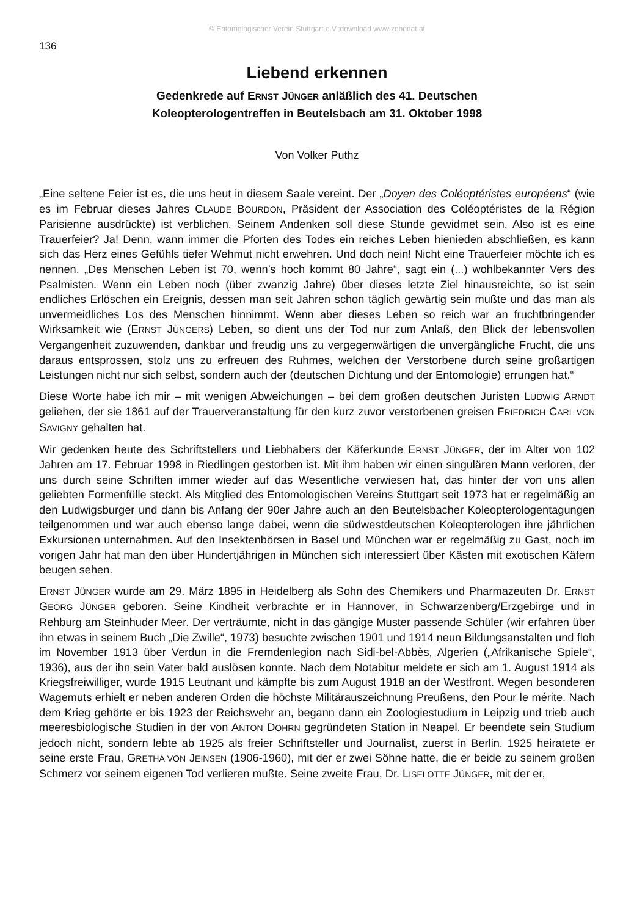© Entomologischer Verein Stuttgart e.V.;download www.zobodat.at
136
Liebend erkennen
Gedenkrede auf ERNST JÜNGER anläßlich des 41. Deutschen
Koleopterologentreffen in Beutelsbach am 31. Oktober 1998
Von Volker Puthz
„Eine seltene Feier ist es, die uns heut in diesem Saale vereint. Der „Doyen des Coléoptéristes européens“ (wie es im Februar dieses Jahres CLAUDE BOURDON, Präsident der Association des Coléoptéristes de la Région Parisienne ausdrückte) ist verblichen. Seinem Andenken soll diese Stunde gewidmet sein. Also ist es eine Trauerfeier? Ja! Denn, wann immer die Pforten des Todes ein reiches Leben hienieden abschließen, es kann sich das Herz eines Gefühls tiefer Wehmut nicht erwehren. Und doch nein! Nicht eine Trauerfeier möchte ich es nennen. „Des Menschen Leben ist 70, wenn’s hoch kommt 80 Jahre“, sagt ein (...) wohlbekannter Vers des Psalmisten. Wenn ein Leben noch (über zwanzig Jahre) über dieses letzte Ziel hinausreichte, so ist sein endliches Erlöschen ein Ereignis, dessen man seit Jahren schon täglich gewärtig sein mußte und das man als unvermeidliches Los des Menschen hinnimmt. Wenn aber dieses Leben so reich war an fruchtbringender Wirksamkeit wie (ERNST JÜNGERS) Leben, so dient uns der Tod nur zum Anlaß, den Blick der lebensvollen Vergangenheit zuzuwenden, dankbar und freudig uns zu vergegenwärtigen die unvergängliche Frucht, die uns daraus entsprossen, stolz uns zu erfreuen des Ruhmes, welchen der Verstorbene durch seine großartigen Leistungen nicht nur sich selbst, sondern auch der (deutschen Dichtung und der Entomologie) errungen hat.“
Diese Worte habe ich mir – mit wenigen Abweichungen – bei dem großen deutschen Juristen LUDWIG ARNDT geliehen, der sie 1861 auf der Trauerveranstaltung für den kurz zuvor verstorbenen greisen FRIEDRICH CARL VON SAVIGNY gehalten hat.
Wir gedenken heute des Schriftstellers und Liebhabers der Käferkunde ERNST JÜNGER, der im Alter von 102 Jahren am 17. Februar 1998 in Riedlingen gestorben ist. Mit ihm haben wir einen singulären Mann verloren, der uns durch seine Schriften immer wieder auf das Wesentliche verwiesen hat, das hinter der von uns allen geliebten Formenfülle steckt. Als Mitglied des Entomologischen Vereins Stuttgart seit 1973 hat er regelmäßig an den Ludwigsburger und dann bis Anfang der 90er Jahre auch an den Beutelsbacher Koleopterologentagungen teilgenommen und war auch ebenso lange dabei, wenn die südwestdeutschen Koleopterologen ihre jährlichen Exkursionen unternahmen. Auf den Insektenbörsen in Basel und München war er regelmäßig zu Gast, noch im vorigen Jahr hat man den über Hundertjährigen in München sich interessiert über Kästen mit exotischen Käfern beugen sehen.
ERNST JÜNGER wurde am 29. März 1895 in Heidelberg als Sohn des Chemikers und Pharmazeuten Dr. ERNST GEORG JÜNGER geboren. Seine Kindheit verbrachte er in Hannover, in Schwarzenberg/Erzgebirge und in Rehburg am Steinhuder Meer. Der verträumte, nicht in das gängige Muster passende Schüler (wir erfahren über ihn etwas in seinem Buch „Die Zwille“, 1973) besuchte zwischen 1901 und 1914 neun Bildungsanstalten und floh im November 1913 über Verdun in die Fremdenlegion nach Sidi-bel-Abbès, Algerien („Afrikanische Spiele“, 1936), aus der ihn sein Vater bald auslösen konnte. Nach dem Notabitur meldete er sich am 1. August 1914 als Kriegsfreiwilliger, wurde 1915 Leutnant und kämpfte bis zum August 1918 an der Westfront. Wegen besonderen Wagemuts erhielt er neben anderen Orden die höchste Militärauszeichnung Preußens, den Pour le mérite. Nach dem Krieg gehörte er bis 1923 der Reichswehr an, begann dann ein Zoologiestudium in Leipzig und trieb auch meeresbiologische Studien in der von ANTON DOHRN gegründeten Station in Neapel. Er beendete sein Studium jedoch nicht, sondern lebte ab 1925 als freier Schriftsteller und Journalist, zuerst in Berlin. 1925 heiratete er seine erste Frau, GRETHA VON JEINSEN (1906-1960), mit der er zwei Söhne hatte, die er beide zu seinem großen Schmerz vor seinem eigenen Tod verlieren mußte. Seine zweite Frau, Dr. LISELOTTE JÜNGER, mit der er,